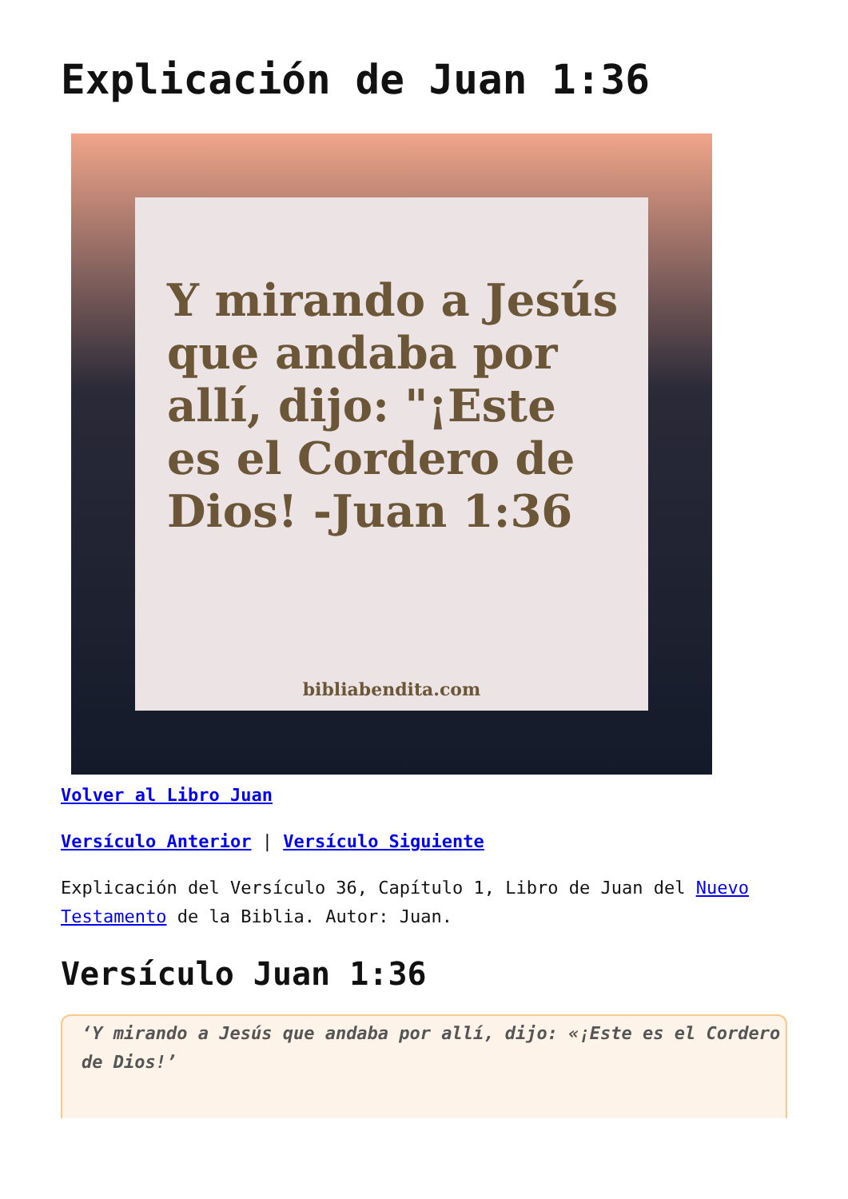Explicación de Juan 1:36
Y mirando a Jesús que andaba por allí, dijo: "¡Este es el Cordero de Dios! -Juan 1:36
bibliabendita.com
Volver al Libro Juan
Versículo Anterior | Versículo Siguiente
Explicación del Versículo 36, Capítulo 1, Libro de Juan del Nuevo Testamento de la Biblia. Autor: Juan.
Versículo Juan 1:36
‘Y mirando a Jesús que andaba por allí, dijo: «¡Este es el Cordero de Dios!’